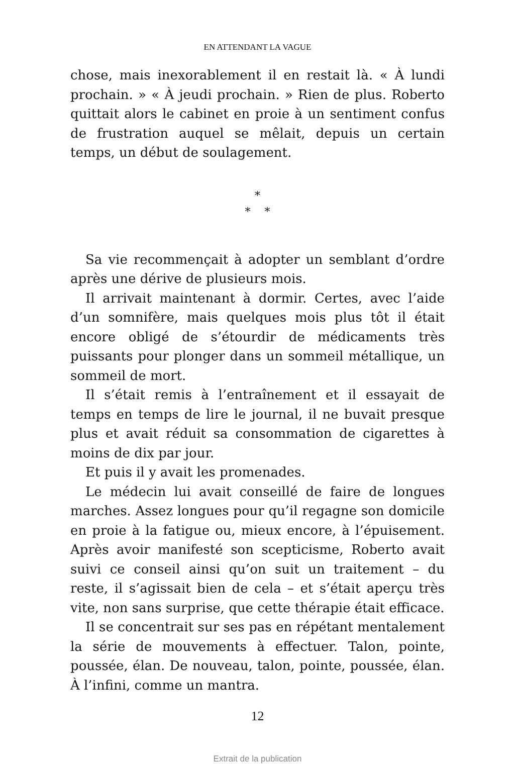EN ATTENDANT LA VAGUE
chose, mais inexorablement il en restait là. « À lundi prochain. » « À jeudi prochain. » Rien de plus. Roberto quittait alors le cabinet en proie à un sentiment confus de frustration auquel se mêlait, depuis un certain temps, un début de soulagement.
*
* *
Sa vie recommençait à adopter un semblant d’ordre après une dérive de plusieurs mois.
Il arrivait maintenant à dormir. Certes, avec l’aide d’un somnifère, mais quelques mois plus tôt il était encore obligé de s’étourdir de médicaments très puissants pour plonger dans un sommeil métallique, un sommeil de mort.
Il s’était remis à l’entraînement et il essayait de temps en temps de lire le journal, il ne buvait presque plus et avait réduit sa consommation de cigarettes à moins de dix par jour.
Et puis il y avait les promenades.
Le médecin lui avait conseillé de faire de longues marches. Assez longues pour qu’il regagne son domicile en proie à la fatigue ou, mieux encore, à l’épuisement. Après avoir manifesté son scepticisme, Roberto avait suivi ce conseil ainsi qu’on suit un traitement – du reste, il s’agissait bien de cela – et s’était aperçu très vite, non sans surprise, que cette thérapie était efficace.
Il se concentrait sur ses pas en répétant mentalement la série de mouvements à effectuer. Talon, pointe, poussée, élan. De nouveau, talon, pointe, poussée, élan. À l’infini, comme un mantra.
12
Extrait de la publication